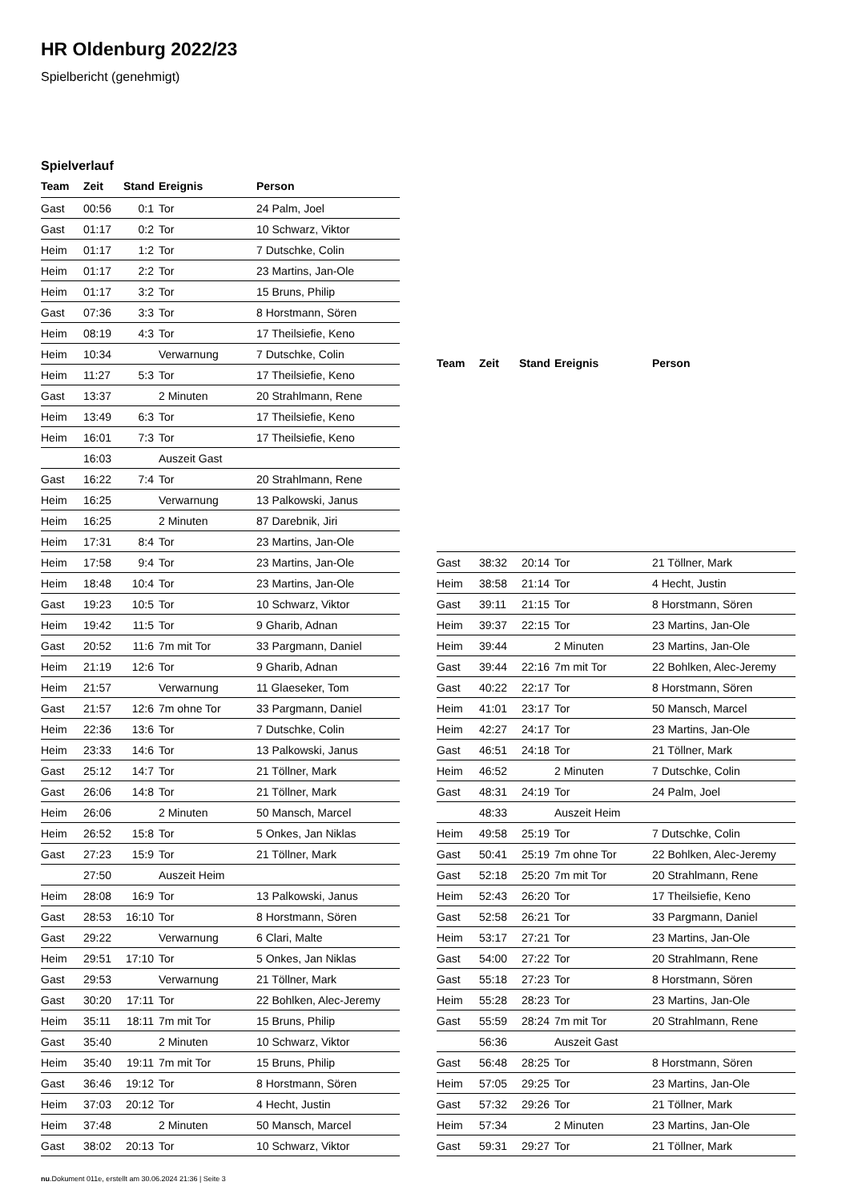HR Oldenburg 2022/23
Spielbericht (genehmigt)
Spielverlauf
| Team | Zeit | Stand | Ereignis | Person |
| --- | --- | --- | --- | --- |
| Gast | 00:56 | 0:1 | Tor | 24 Palm, Joel |
| Gast | 01:17 | 0:2 | Tor | 10 Schwarz, Viktor |
| Heim | 01:17 | 1:2 | Tor | 7 Dutschke, Colin |
| Heim | 01:17 | 2:2 | Tor | 23 Martins, Jan-Ole |
| Heim | 01:17 | 3:2 | Tor | 15 Bruns, Philip |
| Gast | 07:36 | 3:3 | Tor | 8 Horstmann, Sören |
| Heim | 08:19 | 4:3 | Tor | 17 Theilsiefie, Keno |
| Heim | 10:34 | | Verwarnung | 7 Dutschke, Colin |
| Heim | 11:27 | 5:3 | Tor | 17 Theilsiefie, Keno |
| Gast | 13:37 | | 2 Minuten | 20 Strahlmann, Rene |
| Heim | 13:49 | 6:3 | Tor | 17 Theilsiefie, Keno |
| Heim | 16:01 | 7:3 | Tor | 17 Theilsiefie, Keno |
| | 16:03 | | Auszeit Gast | |
| Gast | 16:22 | 7:4 | Tor | 20 Strahlmann, Rene |
| Heim | 16:25 | | Verwarnung | 13 Palkowski, Janus |
| Heim | 16:25 | | 2 Minuten | 87 Darebnik, Jiri |
| Heim | 17:31 | 8:4 | Tor | 23 Martins, Jan-Ole |
| Heim | 17:58 | 9:4 | Tor | 23 Martins, Jan-Ole |
| Heim | 18:48 | 10:4 | Tor | 23 Martins, Jan-Ole |
| Gast | 19:23 | 10:5 | Tor | 10 Schwarz, Viktor |
| Heim | 19:42 | 11:5 | Tor | 9 Gharib, Adnan |
| Gast | 20:52 | 11:6 | 7m mit Tor | 33 Pargmann, Daniel |
| Heim | 21:19 | 12:6 | Tor | 9 Gharib, Adnan |
| Heim | 21:57 | | Verwarnung | 11 Glaeseker, Tom |
| Gast | 21:57 | 12:6 | 7m ohne Tor | 33 Pargmann, Daniel |
| Heim | 22:36 | 13:6 | Tor | 7 Dutschke, Colin |
| Heim | 23:33 | 14:6 | Tor | 13 Palkowski, Janus |
| Gast | 25:12 | 14:7 | Tor | 21 Töllner, Mark |
| Gast | 26:06 | 14:8 | Tor | 21 Töllner, Mark |
| Heim | 26:06 | | 2 Minuten | 50 Mansch, Marcel |
| Heim | 26:52 | 15:8 | Tor | 5 Onkes, Jan Niklas |
| Gast | 27:23 | 15:9 | Tor | 21 Töllner, Mark |
| | 27:50 | | Auszeit Heim | |
| Heim | 28:08 | 16:9 | Tor | 13 Palkowski, Janus |
| Gast | 28:53 | 16:10 | Tor | 8 Horstmann, Sören |
| Gast | 29:22 | | Verwarnung | 6 Clari, Malte |
| Heim | 29:51 | 17:10 | Tor | 5 Onkes, Jan Niklas |
| Gast | 29:53 | | Verwarnung | 21 Töllner, Mark |
| Gast | 30:20 | 17:11 | Tor | 22 Bohlken, Alec-Jeremy |
| Heim | 35:11 | 18:11 | 7m mit Tor | 15 Bruns, Philip |
| Gast | 35:40 | | 2 Minuten | 10 Schwarz, Viktor |
| Heim | 35:40 | 19:11 | 7m mit Tor | 15 Bruns, Philip |
| Gast | 36:46 | 19:12 | Tor | 8 Horstmann, Sören |
| Heim | 37:03 | 20:12 | Tor | 4 Hecht, Justin |
| Heim | 37:48 | | 2 Minuten | 50 Mansch, Marcel |
| Gast | 38:02 | 20:13 | Tor | 10 Schwarz, Viktor |
| Team | Zeit | Stand | Ereignis | Person |
| --- | --- | --- | --- | --- |
| Gast | 38:32 | 20:14 | Tor | 21 Töllner, Mark |
| Heim | 38:58 | 21:14 | Tor | 4 Hecht, Justin |
| Gast | 39:11 | 21:15 | Tor | 8 Horstmann, Sören |
| Heim | 39:37 | 22:15 | Tor | 23 Martins, Jan-Ole |
| Heim | 39:44 | | 2 Minuten | 23 Martins, Jan-Ole |
| Gast | 39:44 | 22:16 | 7m mit Tor | 22 Bohlken, Alec-Jeremy |
| Gast | 40:22 | 22:17 | Tor | 8 Horstmann, Sören |
| Heim | 41:01 | 23:17 | Tor | 50 Mansch, Marcel |
| Heim | 42:27 | 24:17 | Tor | 23 Martins, Jan-Ole |
| Gast | 46:51 | 24:18 | Tor | 21 Töllner, Mark |
| Heim | 46:52 | | 2 Minuten | 7 Dutschke, Colin |
| Gast | 48:31 | 24:19 | Tor | 24 Palm, Joel |
| | 48:33 | | Auszeit Heim | |
| Heim | 49:58 | 25:19 | Tor | 7 Dutschke, Colin |
| Gast | 50:41 | 25:19 | 7m ohne Tor | 22 Bohlken, Alec-Jeremy |
| Gast | 52:18 | 25:20 | 7m mit Tor | 20 Strahlmann, Rene |
| Heim | 52:43 | 26:20 | Tor | 17 Theilsiefie, Keno |
| Gast | 52:58 | 26:21 | Tor | 33 Pargmann, Daniel |
| Heim | 53:17 | 27:21 | Tor | 23 Martins, Jan-Ole |
| Gast | 54:00 | 27:22 | Tor | 20 Strahlmann, Rene |
| Gast | 55:18 | 27:23 | Tor | 8 Horstmann, Sören |
| Heim | 55:28 | 28:23 | Tor | 23 Martins, Jan-Ole |
| Gast | 55:59 | 28:24 | 7m mit Tor | 20 Strahlmann, Rene |
| | 56:36 | | Auszeit Gast | |
| Gast | 56:48 | 28:25 | Tor | 8 Horstmann, Sören |
| Heim | 57:05 | 29:25 | Tor | 23 Martins, Jan-Ole |
| Gast | 57:32 | 29:26 | Tor | 21 Töllner, Mark |
| Heim | 57:34 | | 2 Minuten | 23 Martins, Jan-Ole |
| Gast | 59:31 | 29:27 | Tor | 21 Töllner, Mark |
nu.Dokument 011e, erstellt am 30.06.2024 21:36 | Seite 3